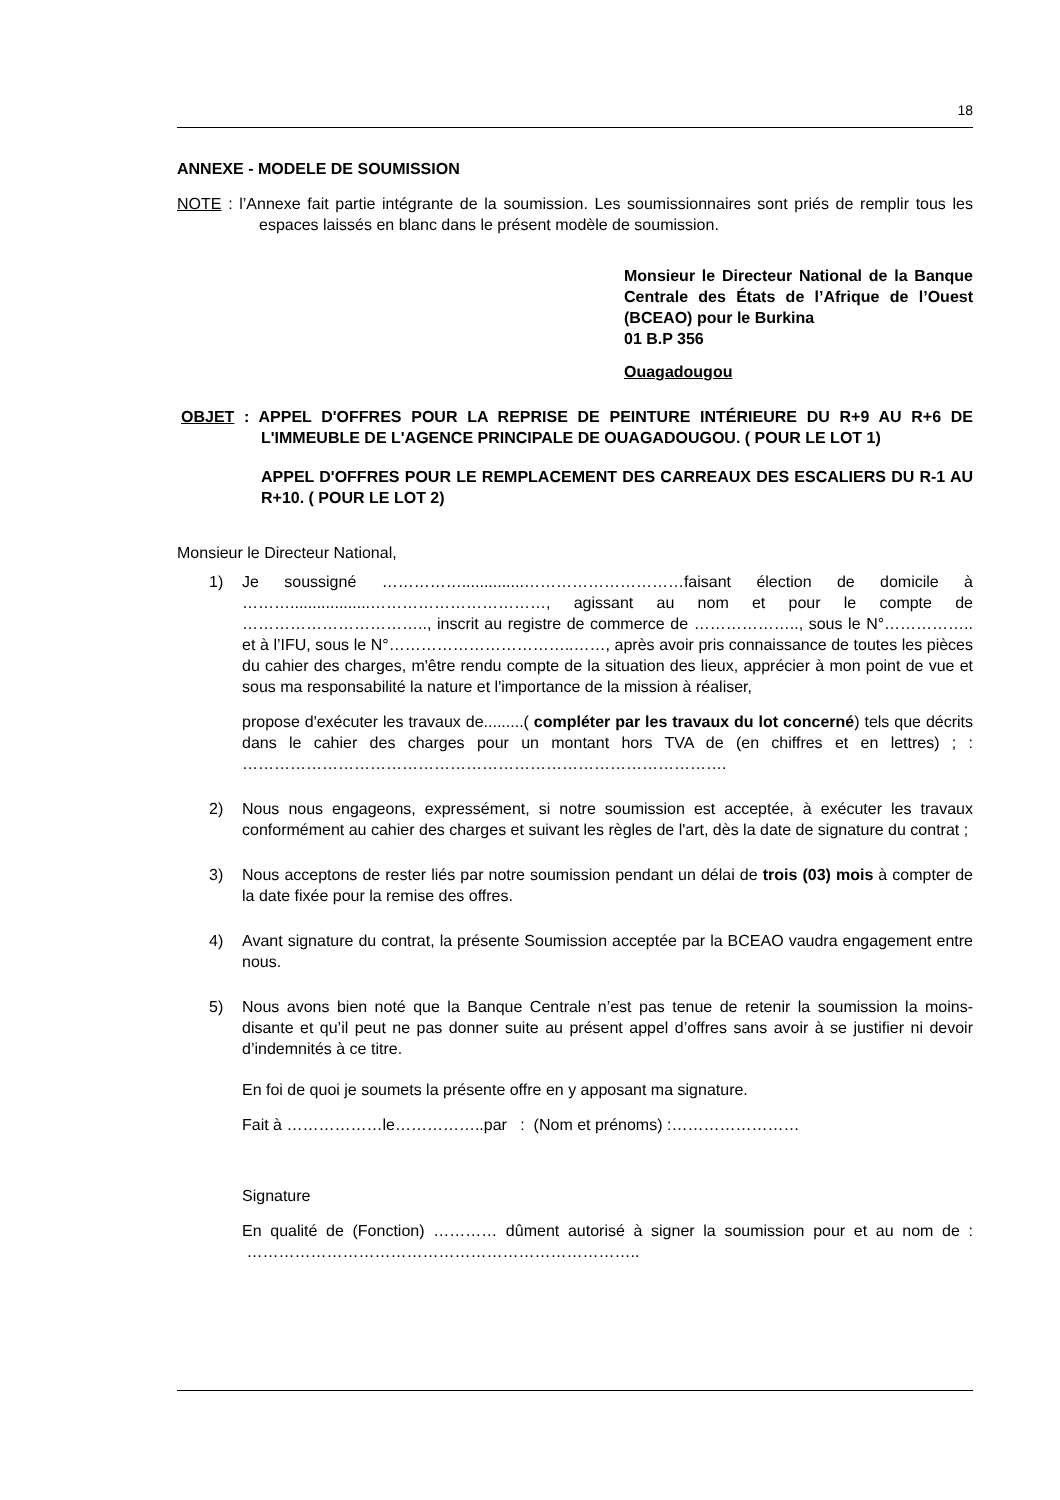18
ANNEXE - MODELE DE SOUMISSION
NOTE : l’Annexe fait partie intégrante de la soumission. Les soumissionnaires sont priés de remplir tous les espaces laissés en blanc dans le présent modèle de soumission.
Monsieur le Directeur National de la Banque Centrale des États de l’Afrique de l’Ouest (BCEAO) pour le Burkina
01 B.P 356
Ouagadougou
OBJET : APPEL D'OFFRES POUR LA REPRISE DE PEINTURE INTÉRIEURE DU R+9 AU R+6 DE L'IMMEUBLE DE L'AGENCE PRINCIPALE DE OUAGADOUGOU. ( POUR LE LOT 1)
APPEL D'OFFRES POUR LE REMPLACEMENT DES CARREAUX DES ESCALIERS DU R-1 AU R+10. ( POUR LE LOT 2)
Monsieur le Directeur National,
1) Je soussigné ……………..............…………………………faisant élection de domicile à ………..................……………………………, agissant au nom et pour le compte de …………………………….., inscrit au registre de commerce de ……………….., sous le N°…………….. et à l’IFU, sous le N°……………………………..……, après avoir pris connaissance de toutes les pièces du cahier des charges, m'être rendu compte de la situation des lieux, apprécier à mon point de vue et sous ma responsabilité la nature et l'importance de la mission à réaliser,
propose d'exécuter les travaux de.........( compléter par les travaux du lot concerné) tels que décrits dans le cahier des charges pour un montant hors TVA de (en chiffres et en lettres) ; : ……………………………………………………………………………….
2) Nous nous engageons, expressément, si notre soumission est acceptée, à exécuter les travaux conformément au cahier des charges et suivant les règles de l'art, dès la date de signature du contrat ;
3) Nous acceptons de rester liés par notre soumission pendant un délai de trois (03) mois à compter de la date fixée pour la remise des offres.
4) Avant signature du contrat, la présente Soumission acceptée par la BCEAO vaudra engagement entre nous.
5) Nous avons bien noté que la Banque Centrale n’est pas tenue de retenir la soumission la moins-disante et qu’il peut ne pas donner suite au présent appel d’offres sans avoir à se justifier ni devoir d’indemnités à ce titre.
En foi de quoi je soumets la présente offre en y apposant ma signature.
Fait à ………………le……………..par : (Nom et prénoms) :……………………
Signature
En qualité de (Fonction) ………… dûment autorisé à signer la soumission pour et au nom de : ………………………………………………………………..